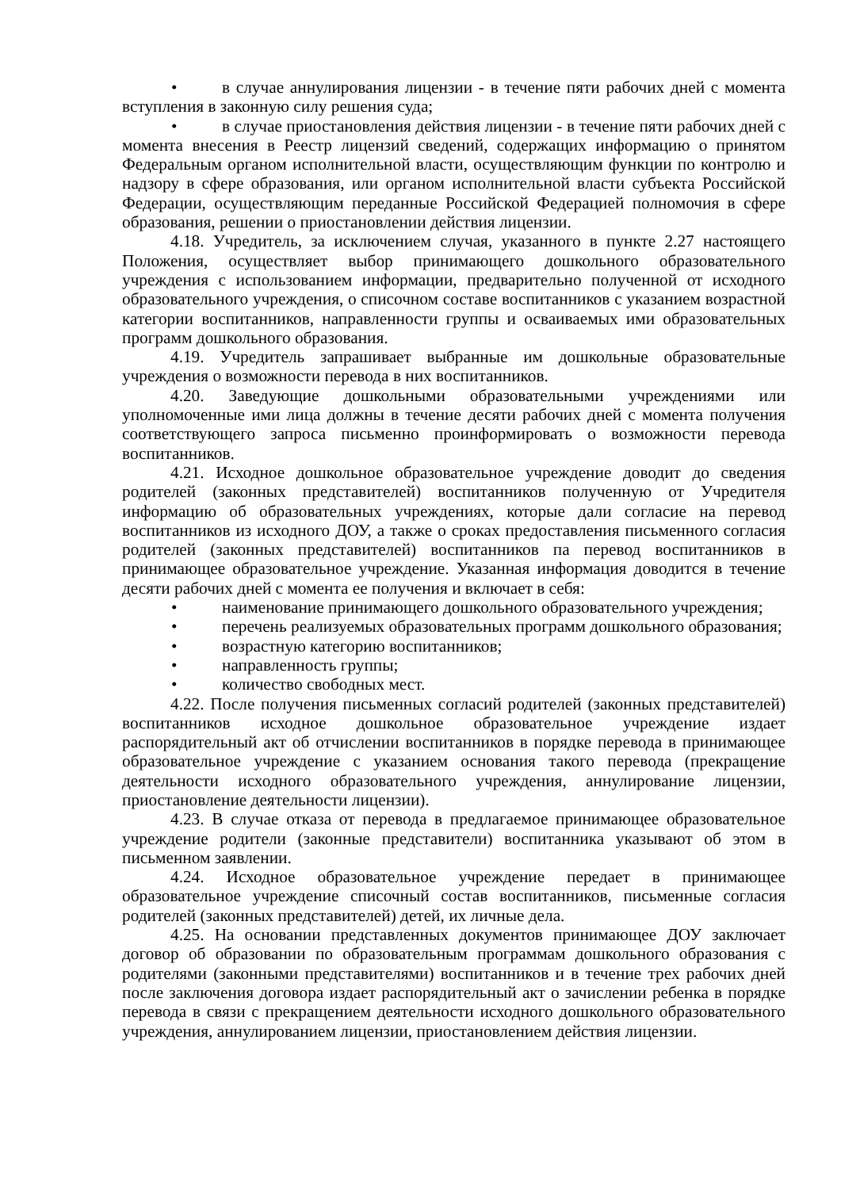• в случае аннулирования лицензии - в течение пяти рабочих дней с момента вступления в законную силу решения суда;
• в случае приостановления действия лицензии - в течение пяти рабочих дней с момента внесения в Реестр лицензий сведений, содержащих информацию о принятом Федеральным органом исполнительной власти, осуществляющим функции по контролю и надзору в сфере образования, или органом исполнительной власти субъекта Российской Федерации, осуществляющим переданные Российской Федерацией полномочия в сфере образования, решении о приостановлении действия лицензии.
4.18. Учредитель, за исключением случая, указанного в пункте 2.27 настоящего Положения, осуществляет выбор принимающего дошкольного образовательного учреждения с использованием информации, предварительно полученной от исходного образовательного учреждения, о списочном составе воспитанников с указанием возрастной категории воспитанников, направленности группы и осваиваемых ими образовательных программ дошкольного образования.
4.19. Учредитель запрашивает выбранные им дошкольные образовательные учреждения о возможности перевода в них воспитанников.
4.20. Заведующие дошкольными образовательными учреждениями или уполномоченные ими лица должны в течение десяти рабочих дней с момента получения соответствующего запроса письменно проинформировать о возможности перевода воспитанников.
4.21. Исходное дошкольное образовательное учреждение доводит до сведения родителей (законных представителей) воспитанников полученную от Учредителя информацию об образовательных учреждениях, которые дали согласие на перевод воспитанников из исходного ДОУ, а также о сроках предоставления письменного согласия родителей (законных представителей) воспитанников па перевод воспитанников в принимающее образовательное учреждение. Указанная информация доводится в течение десяти рабочих дней с момента ее получения и включает в себя:
• наименование принимающего дошкольного образовательного учреждения;
• перечень реализуемых образовательных программ дошкольного образования;
• возрастную категорию воспитанников;
• направленность группы;
• количество свободных мест.
4.22. После получения письменных согласий родителей (законных представителей) воспитанников исходное дошкольное образовательное учреждение издает распорядительный акт об отчислении воспитанников в порядке перевода в принимающее образовательное учреждение с указанием основания такого перевода (прекращение деятельности исходного образовательного учреждения, аннулирование лицензии, приостановление деятельности лицензии).
4.23. В случае отказа от перевода в предлагаемое принимающее образовательное учреждение родители (законные представители) воспитанника указывают об этом в письменном заявлении.
4.24. Исходное образовательное учреждение передает в принимающее образовательное учреждение списочный состав воспитанников, письменные согласия родителей (законных представителей) детей, их личные дела.
4.25. На основании представленных документов принимающее ДОУ заключает договор об образовании по образовательным программам дошкольного образования с родителями (законными представителями) воспитанников и в течение трех рабочих дней после заключения договора издает распорядительный акт о зачислении ребенка в порядке перевода в связи с прекращением деятельности исходного дошкольного образовательного учреждения, аннулированием лицензии, приостановлением действия лицензии.